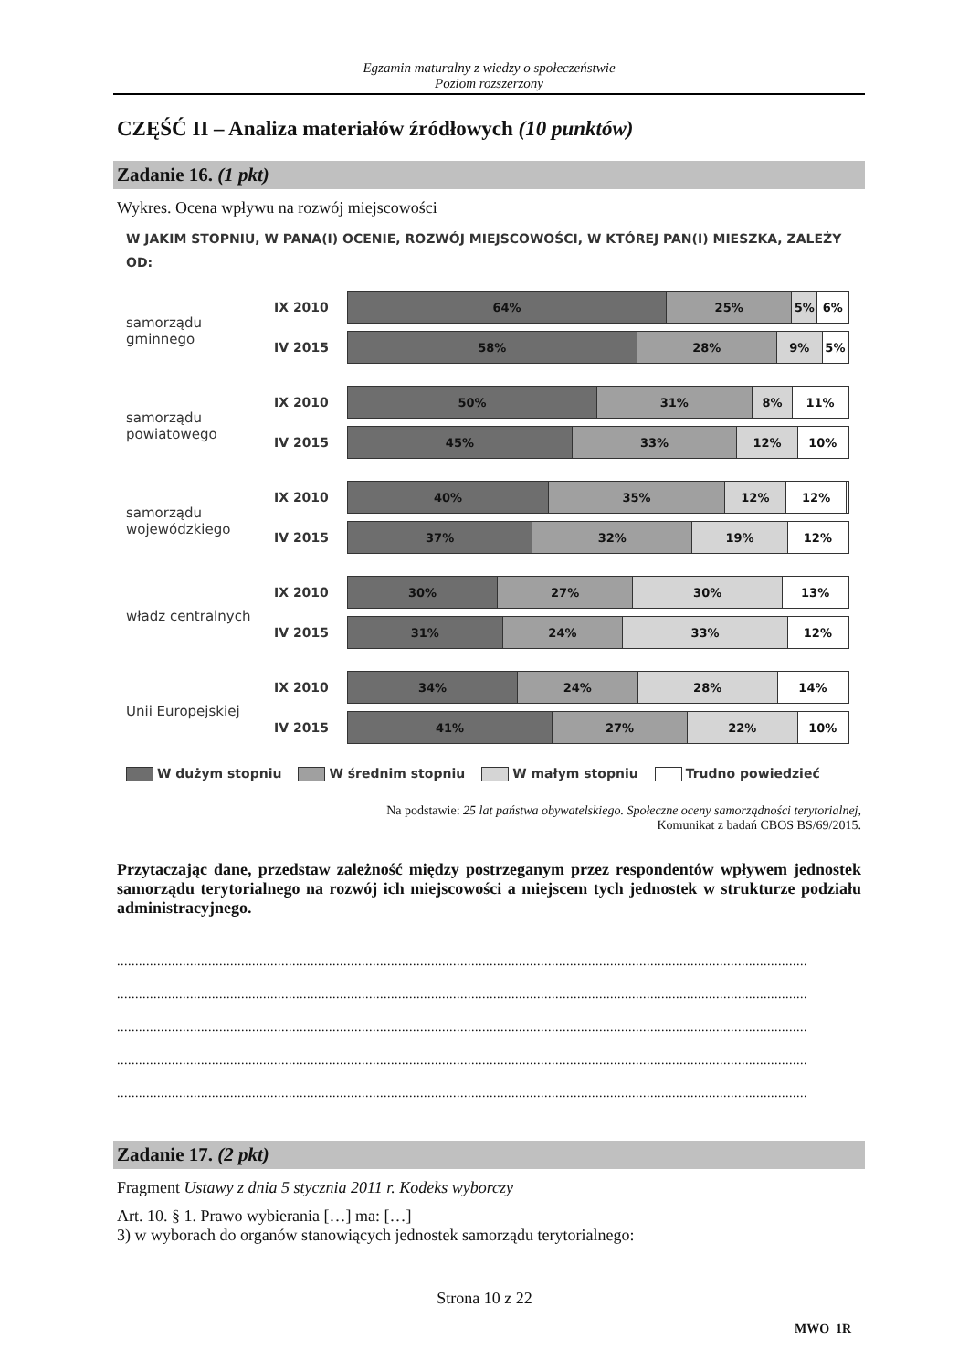Egzamin maturalny z wiedzy o społeczeństwie
Poziom rozszerzony
CZĘŚĆ II – Analiza materiałów źródłowych (10 punktów)
Zadanie 16. (1 pkt)
Wykres. Ocena wpływu na rozwój miejscowości
W JAKIM STOPNIU, W PANA(I) OCENIE, ROZWÓJ MIEJSCOWOŚCI, W KTÓREJ PAN(I) MIESZKA, ZALEŻY OD:
samorządu gminnego IX 2010
64% 25% 5% 6%
IV 2015
58% 28% 9% 5%
samorządu powiatowego
IX 2010
50% 31% 8% 11%
IV 2015
45% 33% 12% 10%
samorządu wojewódzkiego
IX 2010
40% 35% 12% 12%
IV 2015
37% 32% 19% 12%
władz centralnych IX 2010
30% 27% 30% 13%
IV 2015
31% 24% 33% 12%
Unii Europejskiej IX 2010
34% 24% 28% 14%
IV 2015
41% 27% 22% 10%
W dużym stopniu W średnim stopniu W małym stopniu Trudno powiedzieć
Na podstawie: 25 lat państwa obywatelskiego. Społeczne oceny samorządności terytorialnej,
Komunikat z badań CBOS BS/69/2015.
Przytaczając dane, przedstaw zależność między postrzeganym przez respondentów wpływem jednostek samorządu terytorialnego na rozwój ich miejscowości a miejscem tych jednostek w strukturze podziału administracyjnego.
.............................................................................................................................................................................................
.............................................................................................................................................................................................
.............................................................................................................................................................................................
.............................................................................................................................................................................................
.............................................................................................................................................................................................
Zadanie 17. (2 pkt)
Fragment Ustawy z dnia 5 stycznia 2011 r. Kodeks wyborczy
Art. 10. § 1. Prawo wybierania […] ma: […]
3) w wyborach do organów stanowiących jednostek samorządu terytorialnego:
Strona 10 z 22
MWO_1R